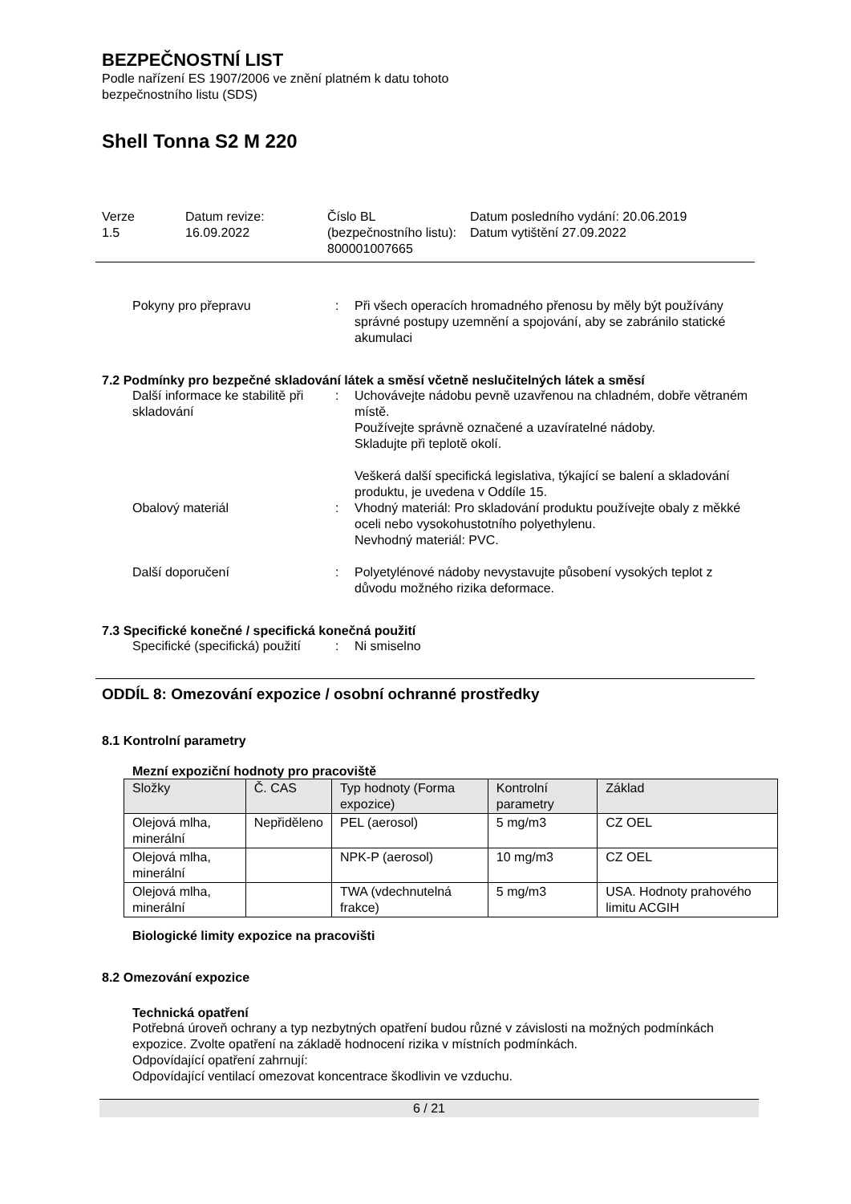BEZPEČNOSTNÍ LIST
Podle nařízení ES 1907/2006 ve znění platném k datu tohoto
bezpečnostního listu (SDS)
Shell Tonna S2 M 220
Verze
1.5
Datum revize:
16.09.2022
Číslo BL (bezpečnostního listu):
800001007665
Datum posledního vydání: 20.06.2019
Datum vytištění 27.09.2022
Pokyny pro přepravu
:
Při všech operacích hromadného přenosu by měly být používány správné postupy uzemnění a spojování, aby se zabránilo statické akumulaci
7.2 Podmínky pro bezpečné skladování látek a směsí včetně neslučitelných látek a směsí
Další informace ke stabilitě při skladování
:
Uchovávejte nádobu pevně uzavřenou na chladném, dobře větraném místě.
Používejte správně označené a uzavíratelné nádoby.
Skladujte při teplotě okolí.
Veškerá další specifická legislativa, týkající se balení a skladování produktu, je uvedena v Oddíle 15.
Obalový materiál
:
Vhodný materiál: Pro skladování produktu používejte obaly z měkké oceli nebo vysokohustotního polyethylenu.
Nevhodný materiál: PVC.
Další doporučení
:
Polyetylénové nádoby nevystavujte působení vysokých teplot z důvodu možného rizika deformace.
7.3 Specifické konečné / specifická konečná použití
Specifické (specifická) použití
:
Ni smiselno
ODDÍL 8: Omezování expozice / osobní ochranné prostředky
8.1 Kontrolní parametry
Mezní expoziční hodnoty pro pracoviště
| Složky | Č. CAS | Typ hodnoty (Forma expozice) | Kontrolní parametry | Základ |
| --- | --- | --- | --- | --- |
| Olejová mlha, minerální | Nepřiděleno | PEL (aerosol) | 5 mg/m3 | CZ OEL |
| Olejová mlha, minerální | | NPK-P (aerosol) | 10 mg/m3 | CZ OEL |
| Olejová mlha, minerální | | TWA (vdechnutelná frakce) | 5 mg/m3 | USA. Hodnoty prahového limitu ACGIH |
Biologické limity expozice na pracovišti
8.2 Omezování expozice
Technická opatření
Potřebná úroveň ochrany a typ nezbytných opatření budou různé v závislosti na možných podmínkách expozice. Zvolte opatření na základě hodnocení rizika v místních podmínkách.
Odpovídající opatření zahrnují:
Odpovídající ventilací omezovat koncentrace škodlivin ve vzduchu.
6 / 21